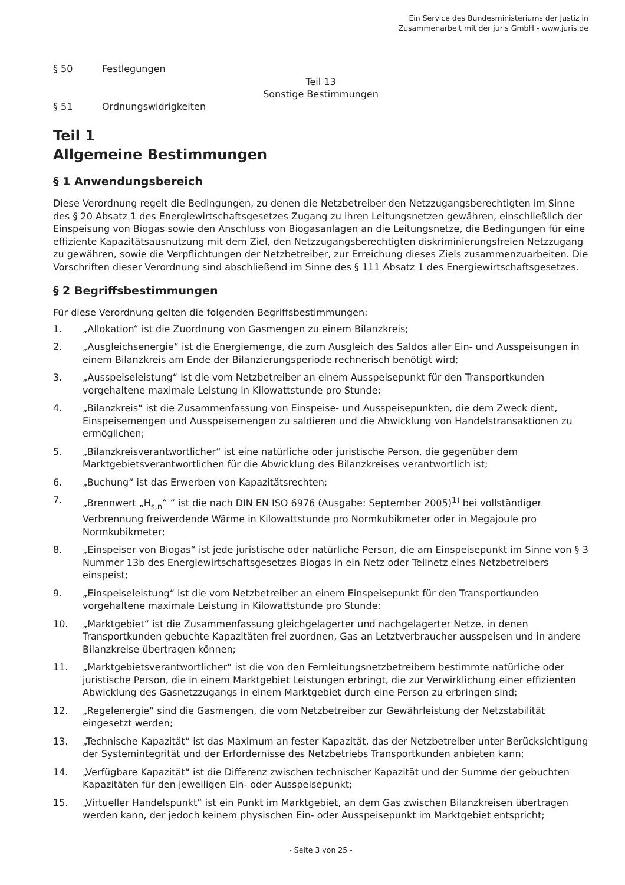Ein Service des Bundesministeriums der Justiz in
Zusammenarbeit mit der juris GmbH - www.juris.de
§ 50 Festlegungen
Teil 13
Sonstige Bestimmungen
§ 51 Ordnungswidrigkeiten
Teil 1
Allgemeine Bestimmungen
§ 1 Anwendungsbereich
Diese Verordnung regelt die Bedingungen, zu denen die Netzbetreiber den Netzzugangsberechtigten im Sinne des § 20 Absatz 1 des Energiewirtschaftsgesetzes Zugang zu ihren Leitungsnetzen gewähren, einschließlich der Einspeisung von Biogas sowie den Anschluss von Biogasanlagen an die Leitungsnetze, die Bedingungen für eine effiziente Kapazitätsausnutzung mit dem Ziel, den Netzzugangsberechtigten diskriminierungsfreien Netzzugang zu gewähren, sowie die Verpflichtungen der Netzbetreiber, zur Erreichung dieses Ziels zusammenzuarbeiten. Die Vorschriften dieser Verordnung sind abschließend im Sinne des § 111 Absatz 1 des Energiewirtschaftsgesetzes.
§ 2 Begriffsbestimmungen
Für diese Verordnung gelten die folgenden Begriffsbestimmungen:
1. „Allokation“ ist die Zuordnung von Gasmengen zu einem Bilanzkreis;
2. „Ausgleichsenergie“ ist die Energiemenge, die zum Ausgleich des Saldos aller Ein- und Ausspeisungen in einem Bilanzkreis am Ende der Bilanzierungsperiode rechnerisch benötigt wird;
3. „Ausspeiseleistung“ ist die vom Netzbetreiber an einem Ausspeisepunkt für den Transportkunden vorgehaltene maximale Leistung in Kilowattstunde pro Stunde;
4. „Bilanzkreis“ ist die Zusammenfassung von Einspeise- und Ausspeisepunkten, die dem Zweck dient, Einspeisemengen und Ausspeisemengen zu saldieren und die Abwicklung von Handelstransaktionen zu ermöglichen;
5. „Bilanzkreisverantwortlicher“ ist eine natürliche oder juristische Person, die gegenüber dem Marktgebietsverantwortlichen für die Abwicklung des Bilanzkreises verantwortlich ist;
6. „Buchung“ ist das Erwerben von Kapazitätsrechten;
7. „Brennwert „H<sub>s,n</sub>“ “ ist die nach DIN EN ISO 6976 (Ausgabe: September 2005)<sup>1)</sup> bei vollständiger Verbrennung freiwerdende Wärme in Kilowattstunde pro Normkubikmeter oder in Megajoule pro Normkubikmeter;
8. „Einspeiser von Biogas“ ist jede juristische oder natürliche Person, die am Einspeisepunkt im Sinne von § 3 Nummer 13b des Energiewirtschaftsgesetzes Biogas in ein Netz oder Teilnetz eines Netzbetreibers einspeist;
9. „Einspeiseleistung“ ist die vom Netzbetreiber an einem Einspeisepunkt für den Transportkunden vorgehaltene maximale Leistung in Kilowattstunde pro Stunde;
10. „Marktgebiet“ ist die Zusammenfassung gleichgelagerter und nachgelagerter Netze, in denen Transportkunden gebuchte Kapazitäten frei zuordnen, Gas an Letztverbraucher ausspeisen und in andere Bilanzkreise übertragen können;
11. „Marktgebietsverantwortlicher“ ist die von den Fernleitungsnetzbetreibern bestimmte natürliche oder juristische Person, die in einem Marktgebiet Leistungen erbringt, die zur Verwirklichung einer effizienten Abwicklung des Gasnetzzugangs in einem Marktgebiet durch eine Person zu erbringen sind;
12. „Regelenergie“ sind die Gasmengen, die vom Netzbetreiber zur Gewährleistung der Netzstabilität eingesetzt werden;
13. „Technische Kapazität“ ist das Maximum an fester Kapazität, das der Netzbetreiber unter Berücksichtigung der Systemintegrität und der Erfordernisse des Netzbetriebs Transportkunden anbieten kann;
14. „Verfügbare Kapazität“ ist die Differenz zwischen technischer Kapazität und der Summe der gebuchten Kapazitäten für den jeweiligen Ein- oder Ausspeisepunkt;
15. „Virtueller Handelspunkt“ ist ein Punkt im Marktgebiet, an dem Gas zwischen Bilanzkreisen übertragen werden kann, der jedoch keinem physischen Ein- oder Ausspeisepunkt im Marktgebiet entspricht;
- Seite 3 von 25 -